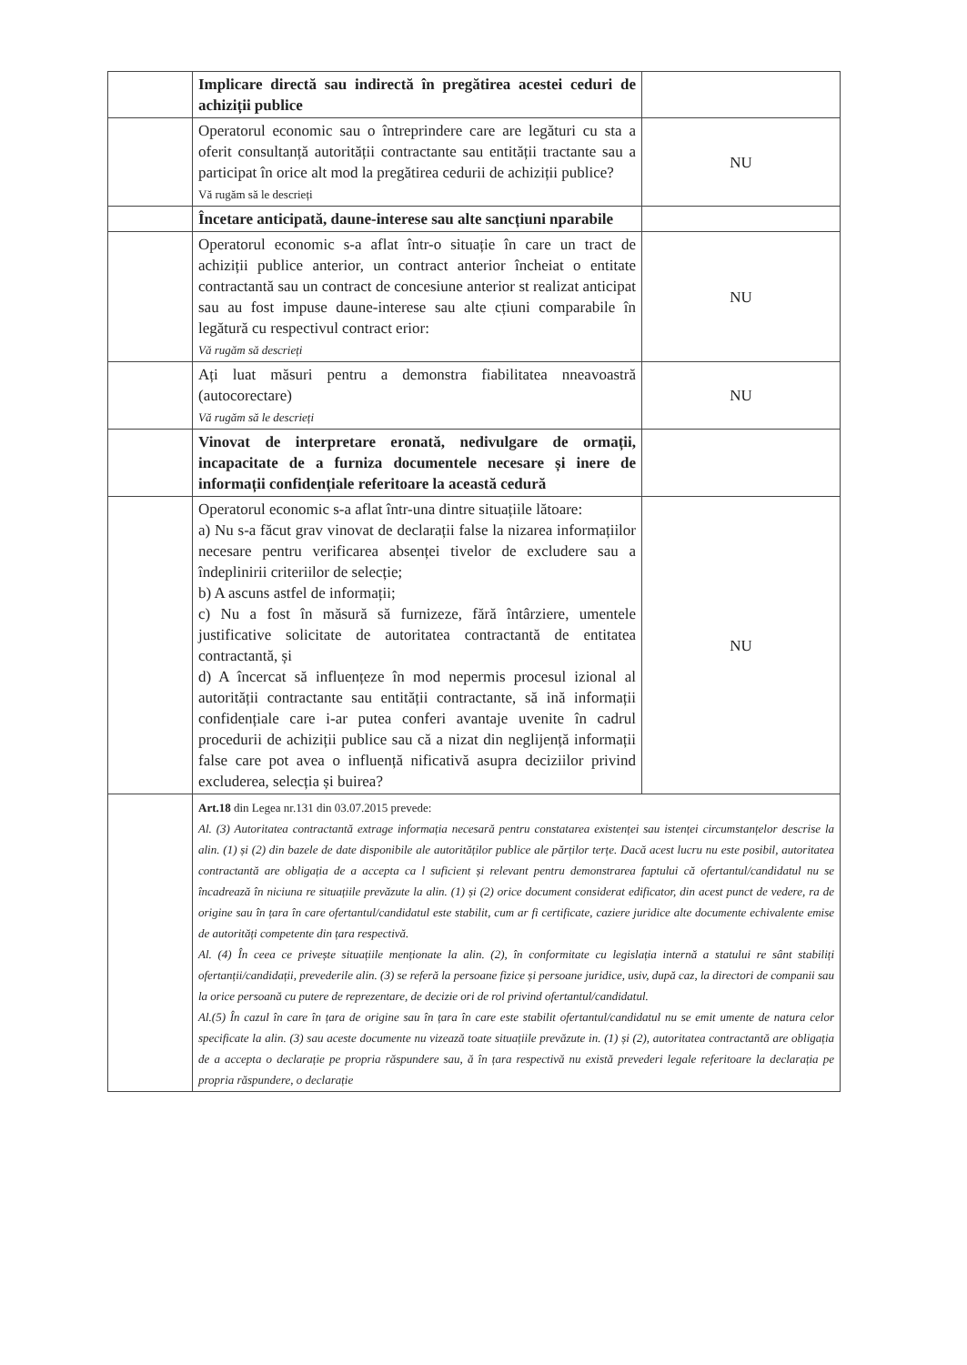| | Implicare directă sau indirectă în pregătirea acestei ceduri de achiziții publice | |
| | Operatorul economic sau o întreprindere care are legături cu sta a oferit consultanță autorității contractante sau entității tractante sau a participat în orice alt mod la pregătirea cedurii de achiziții publice? Vă rugăm să le descrieți | NU |
| | Încetare anticipată, daune-interese sau alte sancțiuni nparabile | |
| | Operatorul economic s-a aflat într-o situație în care un tract de achiziții publice anterior, un contract anterior încheiat o entitate contractantă sau un contract de concesiune anterior st realizat anticipat sau au fost impuse daune-interese sau alte cțiuni comparabile în legătură cu respectivul contract erior: Vă rugăm să descrieți | NU |
| | Ați luat măsuri pentru a demonstra fiabilitatea nneavoastră (autocorectare) Vă rugăm să le descrieți | NU |
| | Vinovat de interpretare eronată, nedivulgare de ormații, incapacitate de a furniza documentele necesare și inere de informații confidențiale referitoare la această cedură | |
| | Operatorul economic s-a aflat într-una dintre situațiile lătoare: a) Nu s-a făcut grav vinovat de declarații false la nizarea informațiilor necesare pentru verificarea absenței tivelor de excludere sau a îndeplinirii criteriilor de selecție; b) A ascuns astfel de informații; c) Nu a fost în măsură să furnizeze, fără întârziere, umentele justificative solicitate de autoritatea contractantă de entitatea contractantă, și d) A încercat să influențeze în mod nepermis procesul izional al autorității contractante sau entității contractante, să ină informații confidențiale care i-ar putea conferi avantaje uvenite în cadrul procedurii de achiziții publice sau că a nizat din neglijență informații false care pot avea o influență nificativă asupra deciziilor privind excluderea, selecția și buirea? | NU |
| | Art.18 din Legea nr.131 din 03.07.2015 prevede: Al. (3) Autoritatea contractantă extrage informația necesară pentru constatarea existenței sau istenței circumstanțelor descrise la alin. (1) și (2) din bazele de date disponibile ale autorităților publice ale părților terțe. Dacă acest lucru nu este posibil, autoritatea contractantă are obligația de a accepta ca l suficient și relevant pentru demonstrarea faptului că ofertantul/candidatul nu se încadrează în niciuna re situațiile prevăzute la alin. (1) și (2) orice document considerat edificator, din acest punct de vedere, ra de origine sau în țara în care ofertantul/candidatul este stabilit, cum ar fi certificate, caziere juridice alte documente echivalente emise de autorități competente din țara respectivă. Al. (4) În ceea ce privește situațiile menționate la alin. (2), în conformitate cu legislația internă a statului re sânt stabiliți ofertanții/candidații, prevederile alin. (3) se referă la persoane fizice și persoane juridice, usiv, după caz, la directori de companii sau la orice persoană cu putere de reprezentare, de decizie ori de rol privind ofertantul/candidatul. Al.(5) În cazul în care în țara de origine sau în țara în care este stabilit ofertantul/candidatul nu se emit umente de natura celor specificate la alin. (3) sau aceste documente nu vizează toate situațiile prevăzute in. (1) și (2), autoritatea contractantă are obligația de a accepta o declarație pe propria răspundere sau, ă în țara respectivă nu există prevederi legale referitoare la declarația pe propria răspundere, o declarație | |